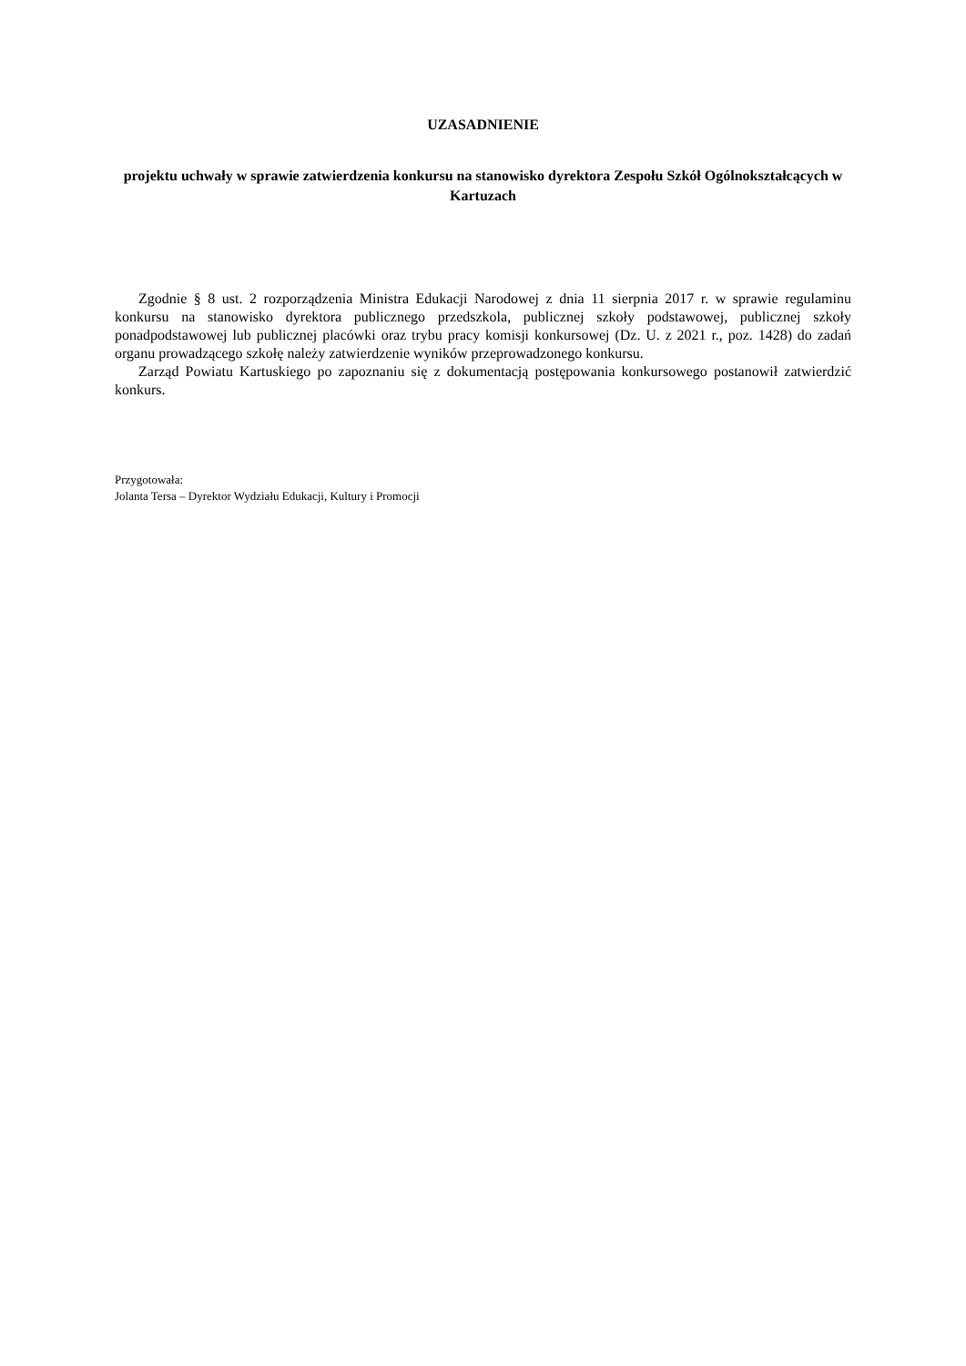UZASADNIENIE
projektu uchwały w sprawie zatwierdzenia konkursu na stanowisko dyrektora Zespołu Szkół Ogólnokształcących w Kartuzach
Zgodnie § 8 ust. 2 rozporządzenia Ministra Edukacji Narodowej z dnia 11 sierpnia 2017 r. w sprawie regulaminu konkursu na stanowisko dyrektora publicznego przedszkola, publicznej szkoły podstawowej, publicznej szkoły ponadpodstawowej lub publicznej placówki oraz trybu pracy komisji konkursowej (Dz. U. z 2021 r., poz. 1428) do zadań organu prowadzącego szkołę należy zatwierdzenie wyników przeprowadzonego konkursu.
Zarząd Powiatu Kartuskiego po zapoznaniu się z dokumentacją postępowania konkursowego postanowił zatwierdzić konkurs.
Przygotowała:
Jolanta Tersa – Dyrektor Wydziału Edukacji, Kultury i Promocji